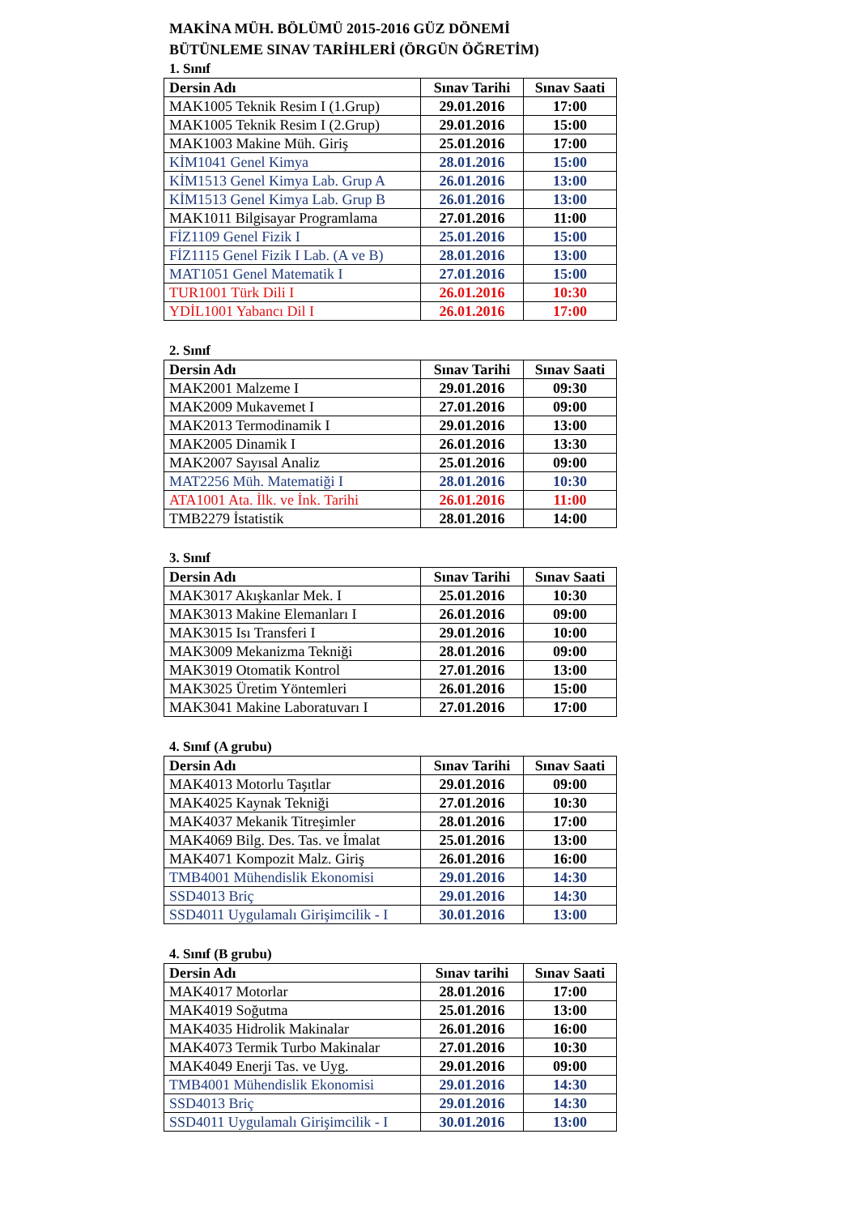MAKİNA MÜH. BÖLÜMÜ 2015-2016 GÜZ DÖNEMİ
BÜTÜNLEME SINAV TARİHLERİ (ÖRGÜN ÖĞRETİM)
1. Sınıf
| Dersin Adı | Sınav Tarihi | Sınav Saati |
| --- | --- | --- |
| MAK1005 Teknik Resim I (1.Grup) | 29.01.2016 | 17:00 |
| MAK1005 Teknik Resim I (2.Grup) | 29.01.2016 | 15:00 |
| MAK1003 Makine Müh. Giriş | 25.01.2016 | 17:00 |
| KİM1041 Genel Kimya | 28.01.2016 | 15:00 |
| KİM1513 Genel Kimya Lab. Grup A | 26.01.2016 | 13:00 |
| KİM1513 Genel Kimya Lab. Grup B | 26.01.2016 | 13:00 |
| MAK1011 Bilgisayar Programlama | 27.01.2016 | 11:00 |
| FİZ1109 Genel Fizik I | 25.01.2016 | 15:00 |
| FİZ1115 Genel Fizik I Lab. (A ve B) | 28.01.2016 | 13:00 |
| MAT1051 Genel Matematik I | 27.01.2016 | 15:00 |
| TUR1001 Türk Dili I | 26.01.2016 | 10:30 |
| YDİL1001 Yabancı Dil I | 26.01.2016 | 17:00 |
2. Sınıf
| Dersin Adı | Sınav Tarihi | Sınav Saati |
| --- | --- | --- |
| MAK2001 Malzeme I | 29.01.2016 | 09:30 |
| MAK2009 Mukavemet I | 27.01.2016 | 09:00 |
| MAK2013 Termodinamik I | 29.01.2016 | 13:00 |
| MAK2005 Dinamik I | 26.01.2016 | 13:30 |
| MAK2007 Sayısal Analiz | 25.01.2016 | 09:00 |
| MAT2256 Müh. Matematiği I | 28.01.2016 | 10:30 |
| ATA1001 Ata. İlk. ve İnk. Tarihi | 26.01.2016 | 11:00 |
| TMB2279 İstatistik | 28.01.2016 | 14:00 |
3. Sınıf
| Dersin Adı | Sınav Tarihi | Sınav Saati |
| --- | --- | --- |
| MAK3017 Akışkanlar Mek. I | 25.01.2016 | 10:30 |
| MAK3013 Makine Elemanları I | 26.01.2016 | 09:00 |
| MAK3015 Isı Transferi I | 29.01.2016 | 10:00 |
| MAK3009 Mekanizma Tekniği | 28.01.2016 | 09:00 |
| MAK3019 Otomatik Kontrol | 27.01.2016 | 13:00 |
| MAK3025 Üretim Yöntemleri | 26.01.2016 | 15:00 |
| MAK3041 Makine Laboratuvarı I | 27.01.2016 | 17:00 |
4. Sınıf (A grubu)
| Dersin Adı | Sınav Tarihi | Sınav Saati |
| --- | --- | --- |
| MAK4013 Motorlu Taşıtlar | 29.01.2016 | 09:00 |
| MAK4025 Kaynak Tekniği | 27.01.2016 | 10:30 |
| MAK4037 Mekanik Titreşimler | 28.01.2016 | 17:00 |
| MAK4069 Bilg. Des. Tas. ve İmalat | 25.01.2016 | 13:00 |
| MAK4071 Kompozit Malz. Giriş | 26.01.2016 | 16:00 |
| TMB4001 Mühendislik Ekonomisi | 29.01.2016 | 14:30 |
| SSD4013 Briç | 29.01.2016 | 14:30 |
| SSD4011 Uygulamalı Girişimcilik - I | 30.01.2016 | 13:00 |
4. Sınıf (B grubu)
| Dersin Adı | Sınav tarihi | Sınav Saati |
| --- | --- | --- |
| MAK4017 Motorlar | 28.01.2016 | 17:00 |
| MAK4019 Soğutma | 25.01.2016 | 13:00 |
| MAK4035 Hidrolik Makinalar | 26.01.2016 | 16:00 |
| MAK4073 Termik Turbo Makinalar | 27.01.2016 | 10:30 |
| MAK4049 Enerji Tas. ve Uyg. | 29.01.2016 | 09:00 |
| TMB4001 Mühendislik Ekonomisi | 29.01.2016 | 14:30 |
| SSD4013 Briç | 29.01.2016 | 14:30 |
| SSD4011 Uygulamalı Girişimcilik - I | 30.01.2016 | 13:00 |